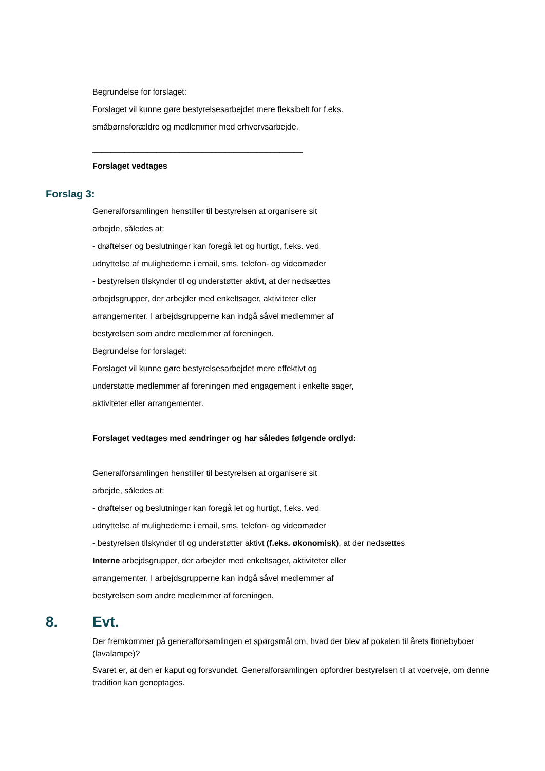Begrundelse for forslaget:
Forslaget vil kunne gøre bestyrelsesarbejdet mere fleksibelt for f.eks.
småbørnsforældre og medlemmer med erhvervsarbejde.
______________________________________________
Forslaget vedtages
Forslag 3:
Generalforsamlingen henstiller til bestyrelsen at organisere sit
arbejde, således at:
- drøftelser og beslutninger kan foregå let og hurtigt, f.eks. ved
udnyttelse af mulighederne i email, sms, telefon- og videomøder
- bestyrelsen tilskynder til og understøtter aktivt, at der nedsættes
arbejdsgrupper, der arbejder med enkeltsager, aktiviteter eller
arrangementer. I arbejdsgrupperne kan indgå såvel medlemmer af
bestyrelsen som andre medlemmer af foreningen.
Begrundelse for forslaget:
Forslaget vil kunne gøre bestyrelsesarbejdet mere effektivt og
understøtte medlemmer af foreningen med engagement i enkelte sager,
aktiviteter eller arrangementer.
Forslaget vedtages med ændringer og har således følgende ordlyd:
Generalforsamlingen henstiller til bestyrelsen at organisere sit
arbejde, således at:
- drøftelser og beslutninger kan foregå let og hurtigt, f.eks. ved
udnyttelse af mulighederne i email, sms, telefon- og videomøder
- bestyrelsen tilskynder til og understøtter aktivt (f.eks. økonomisk), at der nedsættes
Interne arbejdsgrupper, der arbejder med enkeltsager, aktiviteter eller
arrangementer. I arbejdsgrupperne kan indgå såvel medlemmer af
bestyrelsen som andre medlemmer af foreningen.
8. Evt.
Der fremkommer på generalforsamlingen et spørgsmål om, hvad der blev af pokalen til årets finnebyboer (lavalampe)?
Svaret er, at den er kaput og forsvundet. Generalforsamlingen opfordrer bestyrelsen til at voerveje, om denne tradition kan genoptages.